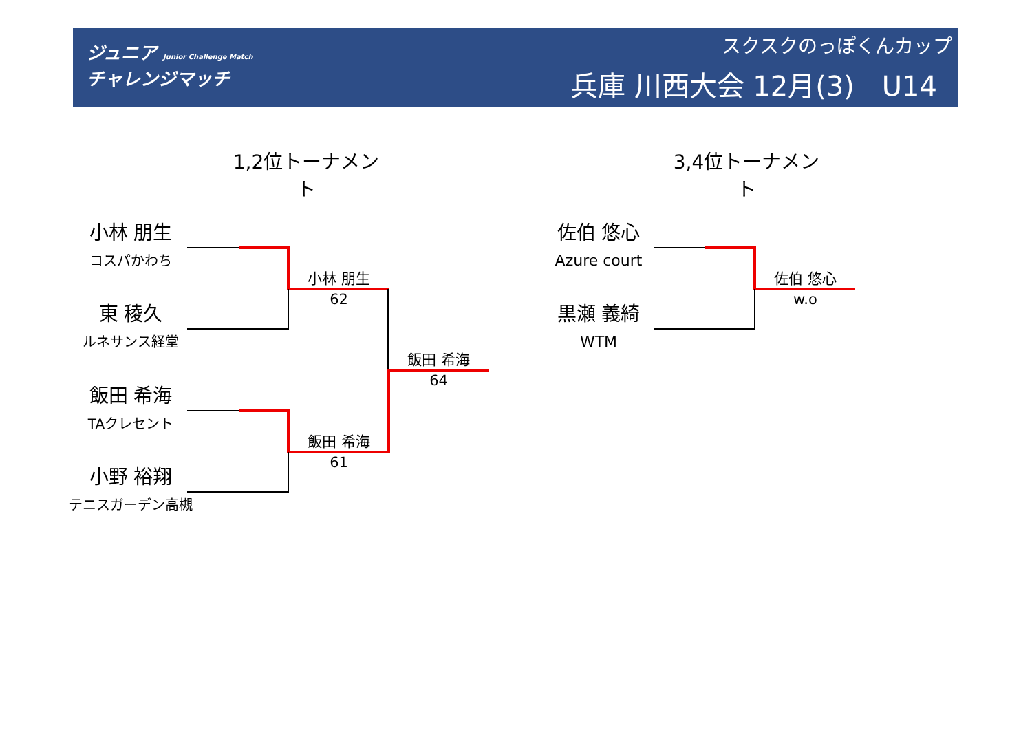ジュニア Junior Challenge Match
チャレンジマッチ
スクスクのっぽくんカップ
兵庫 川西大会 12月(3)　U14
1,2位トーナメント
3,4位トーナメント
小林 朋生
コスパかわち
東 稜久
ルネサンス経堂
飯田 希海
TAクレセント
小野 裕翔
テニスガーデン高槻
小林 朋生
62
飯田 希海
61
飯田 希海
64
佐伯 悠心
Azure court
黒瀬 義綺
WTM
佐伯 悠心
w.o